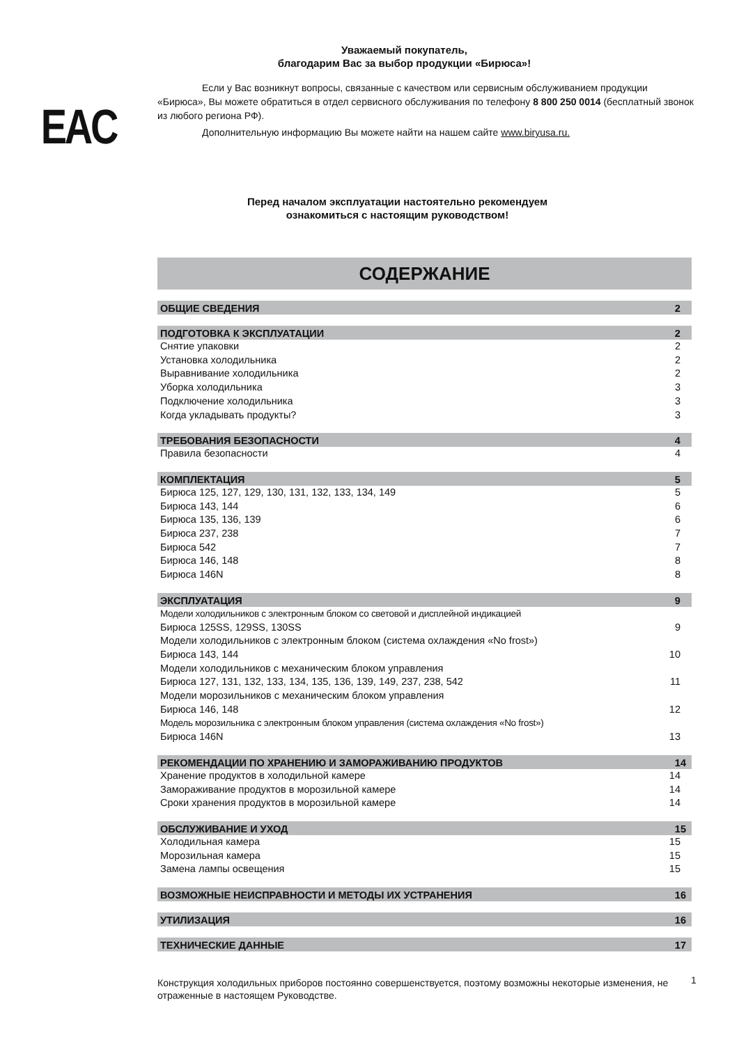Уважаемый покупатель,
благодарим Вас за выбор продукции «Бирюса»!
EAC
Если у Вас возникнут вопросы, связанные с качеством или сервисным обслуживанием продукции «Бирюса», Вы можете обратиться в отдел сервисного обслуживания по телефону 8 800 250 0014 (бесплатный звонок из любого региона РФ).
Дополнительную информацию Вы можете найти на нашем сайте www.biryusa.ru.
Перед началом эксплуатации настоятельно рекомендуем
ознакомиться с настоящим руководством!
СОДЕРЖАНИЕ
ОБЩИЕ СВЕДЕНИЯ 2
ПОДГОТОВКА К ЭКСПЛУАТАЦИИ 2
Снятие упаковки 2
Установка холодильника 2
Выравнивание холодильника 2
Уборка холодильника 3
Подключение холодильника 3
Когда укладывать продукты? 3
ТРЕБОВАНИЯ БЕЗОПАСНОСТИ 4
Правила безопасности 4
КОМПЛЕКТАЦИЯ 5
Бирюса 125, 127, 129, 130, 131, 132, 133, 134, 149 5
Бирюса 143, 144 6
Бирюса 135, 136, 139 6
Бирюса 237, 238 7
Бирюса 542 7
Бирюса 146, 148 8
Бирюса 146N 8
ЭКСПЛУАТАЦИЯ 9
Модели холодильников с электронным блоком со световой и дисплейной индикацией
Бирюса 125SS, 129SS, 130SS 9
Модели холодильников с электронным блоком (система охлаждения «No frost»)
Бирюса 143, 144 10
Модели холодильников с механическим блоком управления
Бирюса 127, 131, 132, 133, 134, 135, 136, 139, 149, 237, 238, 542 11
Модели морозильников с механическим блоком управления
Бирюса 146, 148 12
Модель морозильника с электронным блоком управления (система охлаждения «No frost»)
Бирюса 146N 13
РЕКОМЕНДАЦИИ ПО ХРАНЕНИЮ И ЗАМОРАЖИВАНИЮ ПРОДУКТОВ 14
Хранение продуктов в холодильной камере 14
Замораживание продуктов в морозильной камере 14
Сроки хранения продуктов в морозильной камере 14
ОБСЛУЖИВАНИЕ И УХОД 15
Холодильная камера 15
Морозильная камера 15
Замена лампы освещения 15
ВОЗМОЖНЫЕ НЕИСПРАВНОСТИ И МЕТОДЫ ИХ УСТРАНЕНИЯ 16
УТИЛИЗАЦИЯ 16
ТЕХНИЧЕСКИЕ ДАННЫЕ 17
Конструкция холодильных приборов постоянно совершенствуется, поэтому возможны некоторые изменения, не отраженные в настоящем Руководстве.
1